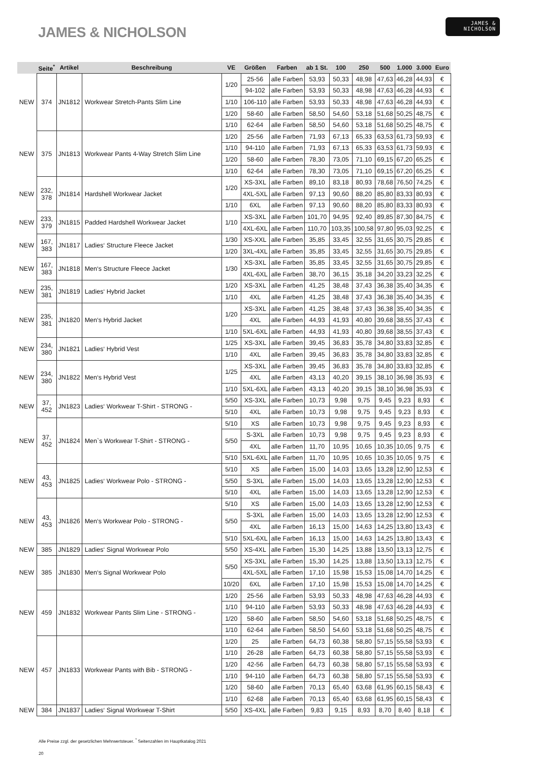JAMES & NICHOLSON
JAMES &
NICHOLSON
| | Seite<sup>*</sup> | Artikel | Beschreibung | VE | Größen | Farben | ab 1 St. | 100 | 250 | 500 | 1.000 | 3.000 | Euro |
| --- | --- | --- | --- | --- | --- | --- | --- | --- | --- | --- | --- | --- | --- |
| NEW | 374 | JN1812 | Workwear Stretch-Pants Slim Line | 1/20 | 25-56 | alle Farben | 53,93 | 50,33 | 48,98 | 47,63 | 46,28 | 44,93 | € |
| | | | | | 94-102 | alle Farben | 53,93 | 50,33 | 48,98 | 47,63 | 46,28 | 44,93 | € |
| | | | | 1/10 | 106-110 | alle Farben | 53,93 | 50,33 | 48,98 | 47,63 | 46,28 | 44,93 | € |
| | | | | 1/20 | 58-60 | alle Farben | 58,50 | 54,60 | 53,18 | 51,68 | 50,25 | 48,75 | € |
| | | | | 1/10 | 62-64 | alle Farben | 58,50 | 54,60 | 53,18 | 51,68 | 50,25 | 48,75 | € |
| NEW | 375 | JN1813 | Workwear Pants 4-Way Stretch Slim Line | 1/20 | 25-56 | alle Farben | 71,93 | 67,13 | 65,33 | 63,53 | 61,73 | 59,93 | € |
| | | | | 1/10 | 94-110 | alle Farben | 71,93 | 67,13 | 65,33 | 63,53 | 61,73 | 59,93 | € |
| | | | | 1/20 | 58-60 | alle Farben | 78,30 | 73,05 | 71,10 | 69,15 | 67,20 | 65,25 | € |
| | | | | 1/10 | 62-64 | alle Farben | 78,30 | 73,05 | 71,10 | 69,15 | 67,20 | 65,25 | € |
| NEW | 232, 378 | JN1814 | Hardshell Workwear Jacket | 1/20 | XS-3XL | alle Farben | 89,10 | 83,18 | 80,93 | 78,68 | 76,50 | 74,25 | € |
| | | | | | 4XL-5XL | alle Farben | 97,13 | 90,60 | 88,20 | 85,80 | 83,33 | 80,93 | € |
| | | | | 1/10 | 6XL | alle Farben | 97,13 | 90,60 | 88,20 | 85,80 | 83,33 | 80,93 | € |
| NEW | 233, 379 | JN1815 | Padded Hardshell Workwear Jacket | 1/10 | XS-3XL | alle Farben | 101,70 | 94,95 | 92,40 | 89,85 | 87,30 | 84,75 | € |
| | | | | | 4XL-6XL | alle Farben | 110,70 | 103,35 | 100,58 | 97,80 | 95,03 | 92,25 | € |
| NEW | 167, 383 | JN1817 | Ladies‘ Structure Fleece Jacket | 1/30 | XS-XXL | alle Farben | 35,85 | 33,45 | 32,55 | 31,65 | 30,75 | 29,85 | € |
| | | | | 1/20 | 3XL-4XL | alle Farben | 35,85 | 33,45 | 32,55 | 31,65 | 30,75 | 29,85 | € |
| NEW | 167, 383 | JN1818 | Men‘s Structure Fleece Jacket | 1/30 | XS-3XL | alle Farben | 35,85 | 33,45 | 32,55 | 31,65 | 30,75 | 29,85 | € |
| | | | | | 4XL-6XL | alle Farben | 38,70 | 36,15 | 35,18 | 34,20 | 33,23 | 32,25 | € |
| NEW | 235, 381 | JN1819 | Ladies‘ Hybrid Jacket | 1/20 | XS-3XL | alle Farben | 41,25 | 38,48 | 37,43 | 36,38 | 35,40 | 34,35 | € |
| | | | | 1/10 | 4XL | alle Farben | 41,25 | 38,48 | 37,43 | 36,38 | 35,40 | 34,35 | € |
| NEW | 235, 381 | JN1820 | Men‘s Hybrid Jacket | 1/20 | XS-3XL | alle Farben | 41,25 | 38,48 | 37,43 | 36,38 | 35,40 | 34,35 | € |
| | | | | | 4XL | alle Farben | 44,93 | 41,93 | 40,80 | 39,68 | 38,55 | 37,43 | € |
| | | | | 1/10 | 5XL-6XL | alle Farben | 44,93 | 41,93 | 40,80 | 39,68 | 38,55 | 37,43 | € |
| NEW | 234, 380 | JN1821 | Ladies‘ Hybrid Vest | 1/25 | XS-3XL | alle Farben | 39,45 | 36,83 | 35,78 | 34,80 | 33,83 | 32,85 | € |
| | | | | 1/10 | 4XL | alle Farben | 39,45 | 36,83 | 35,78 | 34,80 | 33,83 | 32,85 | € |
| NEW | 234, 380 | JN1822 | Men‘s Hybrid Vest | 1/25 | XS-3XL | alle Farben | 39,45 | 36,83 | 35,78 | 34,80 | 33,83 | 32,85 | € |
| | | | | | 4XL | alle Farben | 43,13 | 40,20 | 39,15 | 38,10 | 36,98 | 35,93 | € |
| | | | | 1/10 | 5XL-6XL | alle Farben | 43,13 | 40,20 | 39,15 | 38,10 | 36,98 | 35,93 | € |
| NEW | 37, 452 | JN1823 | Ladies‘ Workwear T-Shirt - STRONG - | 5/50 | XS-3XL | alle Farben | 10,73 | 9,98 | 9,75 | 9,45 | 9,23 | 8,93 | € |
| | | | | 5/10 | 4XL | alle Farben | 10,73 | 9,98 | 9,75 | 9,45 | 9,23 | 8,93 | € |
| NEW | 37, 452 | JN1824 | Men`s Workwear T-Shirt - STRONG - | 5/10 | XS | alle Farben | 10,73 | 9,98 | 9,75 | 9,45 | 9,23 | 8,93 | € |
| | | | | 5/50 | S-3XL | alle Farben | 10,73 | 9,98 | 9,75 | 9,45 | 9,23 | 8,93 | € |
| | | | | | 4XL | alle Farben | 11,70 | 10,95 | 10,65 | 10,35 | 10,05 | 9,75 | € |
| | | | | 5/10 | 5XL-6XL | alle Farben | 11,70 | 10,95 | 10,65 | 10,35 | 10,05 | 9,75 | € |
| NEW | 43, 453 | JN1825 | Ladies‘ Workwear Polo - STRONG - | 5/10 | XS | alle Farben | 15,00 | 14,03 | 13,65 | 13,28 | 12,90 | 12,53 | € |
| | | | | 5/50 | S-3XL | alle Farben | 15,00 | 14,03 | 13,65 | 13,28 | 12,90 | 12,53 | € |
| | | | | 5/10 | 4XL | alle Farben | 15,00 | 14,03 | 13,65 | 13,28 | 12,90 | 12,53 | € |
| NEW | 43, 453 | JN1826 | Men‘s Workwear Polo - STRONG - | 5/10 | XS | alle Farben | 15,00 | 14,03 | 13,65 | 13,28 | 12,90 | 12,53 | € |
| | | | | 5/50 | S-3XL | alle Farben | 15,00 | 14,03 | 13,65 | 13,28 | 12,90 | 12,53 | € |
| | | | | | 4XL | alle Farben | 16,13 | 15,00 | 14,63 | 14,25 | 13,80 | 13,43 | € |
| | | | | 5/10 | 5XL-6XL | alle Farben | 16,13 | 15,00 | 14,63 | 14,25 | 13,80 | 13,43 | € |
| NEW | 385 | JN1829 | Ladies‘ Signal Workwear Polo | 5/50 | XS-4XL | alle Farben | 15,30 | 14,25 | 13,88 | 13,50 | 13,13 | 12,75 | € |
| NEW | 385 | JN1830 | Men‘s Signal Workwear Polo | 5/50 | XS-3XL | alle Farben | 15,30 | 14,25 | 13,88 | 13,50 | 13,13 | 12,75 | € |
| | | | | | 4XL-5XL | alle Farben | 17,10 | 15,98 | 15,53 | 15,08 | 14,70 | 14,25 | € |
| | | | | 10/20 | 6XL | alle Farben | 17,10 | 15,98 | 15,53 | 15,08 | 14,70 | 14,25 | € |
| NEW | 459 | JN1832 | Workwear Pants Slim Line - STRONG - | 1/20 | 25-56 | alle Farben | 53,93 | 50,33 | 48,98 | 47,63 | 46,28 | 44,93 | € |
| | | | | 1/10 | 94-110 | alle Farben | 53,93 | 50,33 | 48,98 | 47,63 | 46,28 | 44,93 | € |
| | | | | 1/20 | 58-60 | alle Farben | 58,50 | 54,60 | 53,18 | 51,68 | 50,25 | 48,75 | € |
| | | | | 1/10 | 62-64 | alle Farben | 58,50 | 54,60 | 53,18 | 51,68 | 50,25 | 48,75 | € |
| NEW | 457 | JN1833 | Workwear Pants with Bib - STRONG - | 1/20 | 25 | alle Farben | 64,73 | 60,38 | 58,80 | 57,15 | 55,58 | 53,93 | € |
| | | | | 1/10 | 26-28 | alle Farben | 64,73 | 60,38 | 58,80 | 57,15 | 55,58 | 53,93 | € |
| | | | | 1/20 | 42-56 | alle Farben | 64,73 | 60,38 | 58,80 | 57,15 | 55,58 | 53,93 | € |
| | | | | 1/10 | 94-110 | alle Farben | 64,73 | 60,38 | 58,80 | 57,15 | 55,58 | 53,93 | € |
| | | | | 1/20 | 58-60 | alle Farben | 70,13 | 65,40 | 63,68 | 61,95 | 60,15 | 58,43 | € |
| | | | | 1/10 | 62-68 | alle Farben | 70,13 | 65,40 | 63,68 | 61,95 | 60,15 | 58,43 | € |
| NEW | 384 | JN1837 | Ladies‘ Signal Workwear T-Shirt | 5/50 | XS-4XL | alle Farben | 9,83 | 9,15 | 8,93 | 8,70 | 8,40 | 8,18 | € |
Alle Preise zzgl. der gesetzlichen Mehrwertsteuer. <sup>*</sup> Seitenzahlen im Hauptkatalog 2021
20